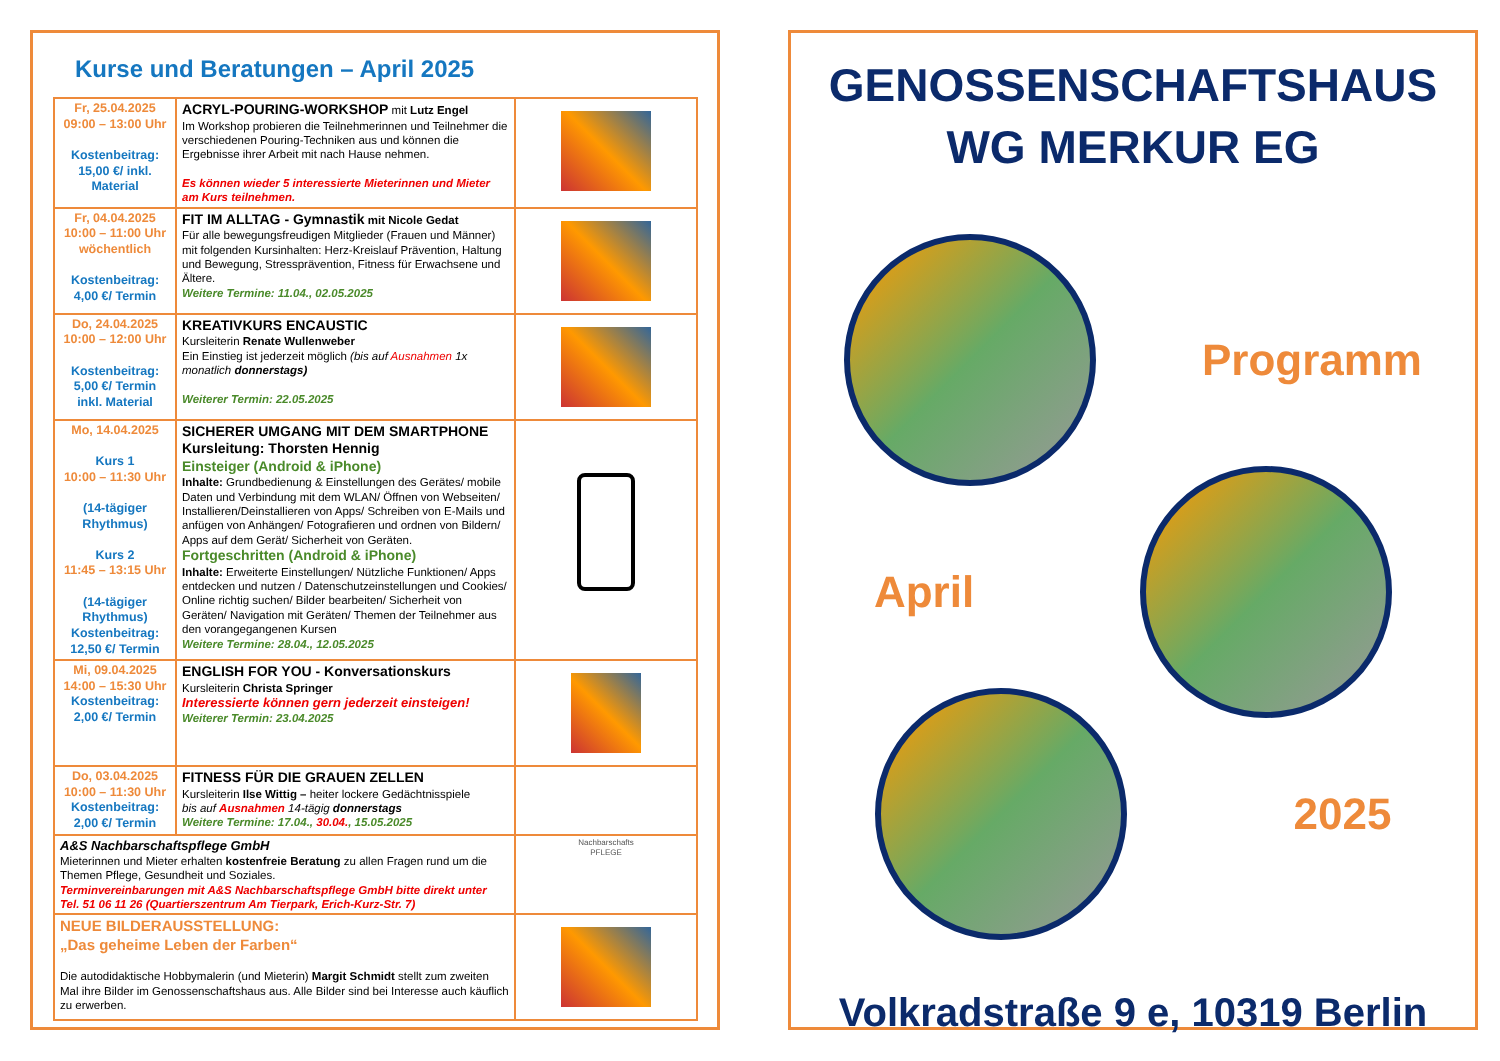Kurse und Beratungen – April 2025
| Fr, 25.04.2025 09:00 – 13:00 Uhr Kostenbeitrag: 15,00 €/ inkl. Material | ACRYL-POURING-WORKSHOP mit Lutz Engel Im Workshop probieren die Teilnehmerinnen und Teilnehmer die verschiedenen Pouring-Techniken aus und können die Ergebnisse ihrer Arbeit mit nach Hause nehmen. Es können wieder 5 interessierte Mieterinnen und Mieter am Kurs teilnehmen. | |
| Fr, 04.04.2025 10:00 – 11:00 Uhr wöchentlich Kostenbeitrag: 4,00 €/ Termin | FIT IM ALLTAG - Gymnastik mit Nicole Gedat Für alle bewegungsfreudigen Mitglieder (Frauen und Männer) mit folgenden Kursinhalten: Herz-Kreislauf Prävention, Haltung und Bewegung, Stressprävention, Fitness für Erwachsene und Ältere. Weitere Termine: 11.04., 02.05.2025 | |
| Do, 24.04.2025 10:00 – 12:00 Uhr Kostenbeitrag: 5,00 €/ Termin inkl. Material | KREATIVKURS ENCAUSTIC Kursleiterin Renate Wullenweber Ein Einstieg ist jederzeit möglich (bis auf Ausnahmen 1x monatlich donnerstags) Weiterer Termin: 22.05.2025 | |
| Mo, 14.04.2025 Kurs 1 10:00 – 11:30 Uhr (14-tägiger Rhythmus) Kurs 2 11:45 – 13:15 Uhr (14-tägiger Rhythmus) Kostenbeitrag: 12,50 €/ Termin | SICHERER UMGANG MIT DEM SMARTPHONE Kursleitung: Thorsten Hennig Einsteiger (Android & iPhone) Inhalte: Grundbedienung & Einstellungen des Gerätes/ mobile Daten und Verbindung mit dem WLAN/ Öffnen von Webseiten/ Installieren/Deinstallieren von Apps/ Schreiben von E-Mails und anfügen von Anhängen/ Fotografieren und ordnen von Bildern/ Apps auf dem Gerät/ Sicherheit von Geräten. Fortgeschritten (Android & iPhone) Inhalte: Erweiterte Einstellungen/ Nützliche Funktionen/ Apps entdecken und nutzen / Datenschutzeinstellungen und Cookies/ Online richtig suchen/ Bilder bearbeiten/ Sicherheit von Geräten/ Navigation mit Geräten/ Themen der Teilnehmer aus den vorangegangenen Kursen Weitere Termine: 28.04., 12.05.2025 | |
| Mi, 09.04.2025 14:00 – 15:30 Uhr Kostenbeitrag: 2,00 €/ Termin | ENGLISH FOR YOU - Konversationskurs Kursleiterin Christa Springer Interessierte können gern jederzeit einsteigen! Weiterer Termin: 23.04.2025 | |
| Do, 03.04.2025 10:00 – 11:30 Uhr Kostenbeitrag: 2,00 €/ Termin | FITNESS FÜR DIE GRAUEN ZELLEN Kursleiterin Ilse Wittig – heiter lockere Gedächtnisspiele bis auf Ausnahmen 14-tägig donnerstags Weitere Termine: 17.04., 30.04. , 15.05.2025 | |
| A&S Nachbarschaftspflege GmbH Mieterinnen und Mieter erhalten kostenfreie Beratung zu allen Fragen rund um die Themen Pflege, Gesundheit und Soziales. Terminvereinbarungen mit A&S Nachbarschaftspflege GmbH bitte direkt unter Tel. 51 06 11 26 (Quartierszentrum Am Tierpark, Erich-Kurz-Str. 7) | | Nachbarschafts PFLEGE |
| NEUE BILDERAUSSTELLUNG: „Das geheime Leben der Farben“ Die autodidaktische Hobbymalerin (und Mieterin) Margit Schmidt stellt zum zweiten Mal ihre Bilder im Genossenschaftshaus aus. Alle Bilder sind bei Interesse auch käuflich zu erwerben. | | |
GENOSSENSCHAFTSHAUS
WG MERKUR EG
Programm
April
2025
Volkradstraße 9 e, 10319 Berlin